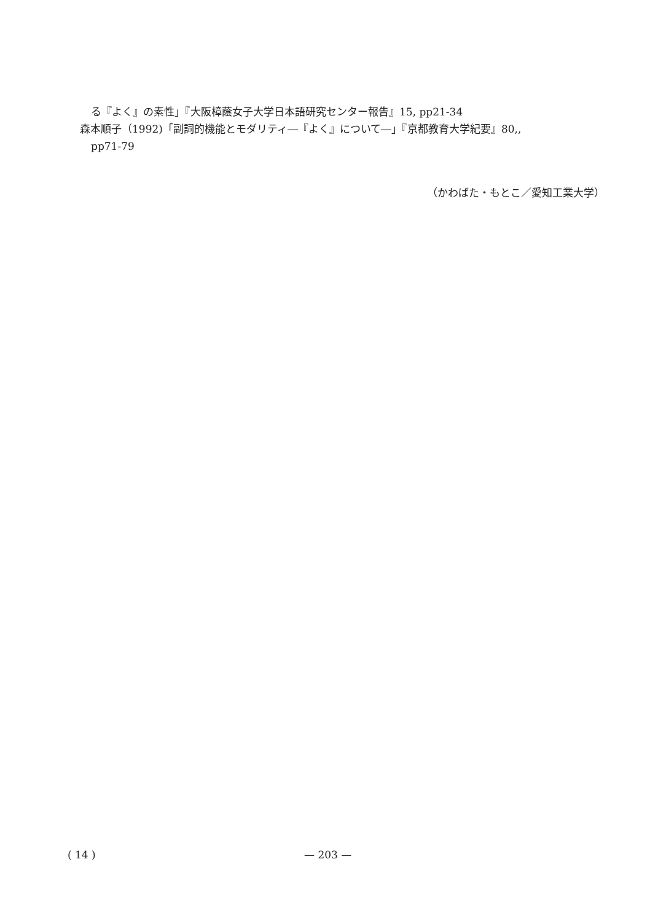る『よく』の素性」『大阪樟蔭女子大学日本語研究センター報告』15, pp21-34
森本順子（1992)「副詞的機能とモダリティ―『よく』について―」『京都教育大学紀要』80,,
pp71-79
（かわばた・もとこ／愛知工業大学）
( 14 ) — 203 —